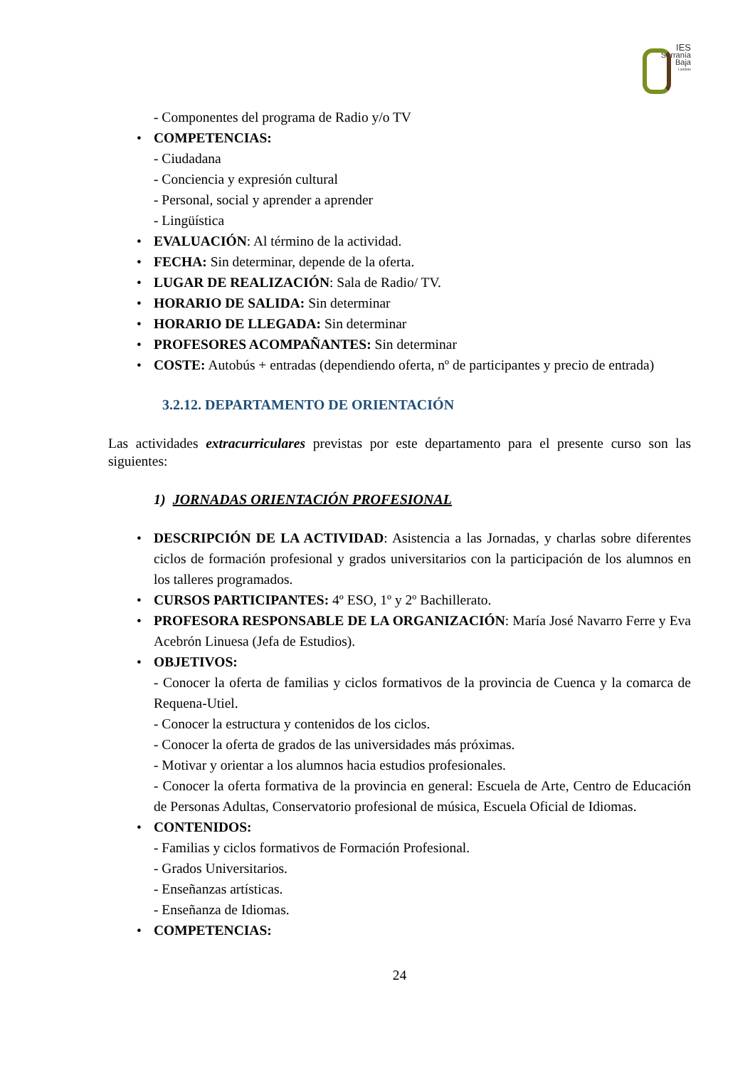IES
Serranía
Baja
Landete
- Componentes del programa de Radio y/o TV
COMPETENCIAS:
- Ciudadana
- Conciencia y expresión cultural
- Personal, social y aprender a aprender
- Lingüística
EVALUACIÓN: Al término de la actividad.
FECHA: Sin determinar, depende de la oferta.
LUGAR DE REALIZACIÓN: Sala de Radio/ TV.
HORARIO DE SALIDA: Sin determinar
HORARIO DE LLEGADA: Sin determinar
PROFESORES ACOMPAÑANTES: Sin determinar
COSTE: Autobús + entradas (dependiendo oferta, nº de participantes y precio de entrada)
3.2.12. DEPARTAMENTO DE ORIENTACIÓN
Las actividades extracurriculares previstas por este departamento para el presente curso son las siguientes:
1) JORNADAS ORIENTACIÓN PROFESIONAL
DESCRIPCIÓN DE LA ACTIVIDAD: Asistencia a las Jornadas, y charlas sobre diferentes ciclos de formación profesional y grados universitarios con la participación de los alumnos en los talleres programados.
CURSOS PARTICIPANTES: 4º ESO, 1º y 2º Bachillerato.
PROFESORA RESPONSABLE DE LA ORGANIZACIÓN: María José Navarro Ferre y Eva Acebrón Linuesa (Jefa de Estudios).
OBJETIVOS:
- Conocer la oferta de familias y ciclos formativos de la provincia de Cuenca y la comarca de Requena-Utiel.
- Conocer la estructura y contenidos de los ciclos.
- Conocer la oferta de grados de las universidades más próximas.
- Motivar y orientar a los alumnos hacia estudios profesionales.
- Conocer la oferta formativa de la provincia en general: Escuela de Arte, Centro de Educación de Personas Adultas, Conservatorio profesional de música, Escuela Oficial de Idiomas.
CONTENIDOS:
- Familias y ciclos formativos de Formación Profesional.
- Grados Universitarios.
- Enseñanzas artísticas.
- Enseñanza de Idiomas.
COMPETENCIAS:
24